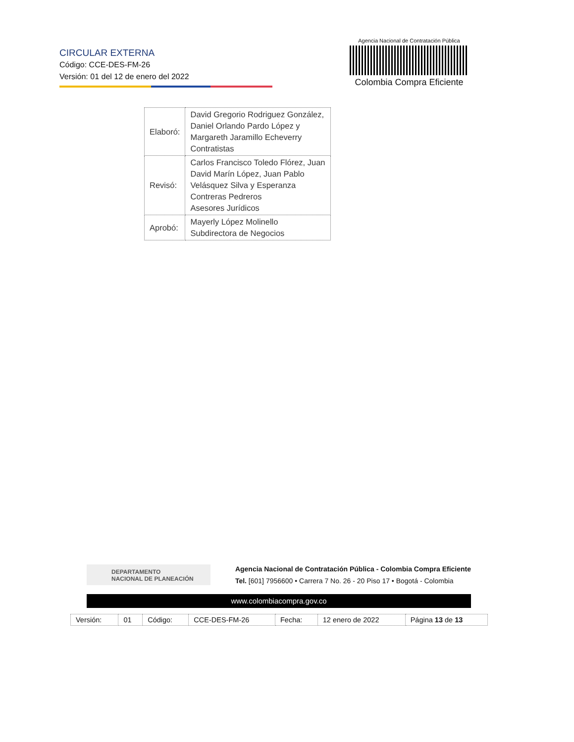CIRCULAR EXTERNA
Código: CCE-DES-FM-26
Versión: 01 del 12 de enero del 2022
Agencia Nacional de Contratación Pública
Colombia Compra Eficiente
| Elaboró: | David Gregorio Rodriguez González, Daniel Orlando Pardo López y Margareth Jaramillo Echeverry Contratistas |
| Revisó: | Carlos Francisco Toledo Flórez, Juan David Marín López, Juan Pablo Velásquez Silva y Esperanza Contreras Pedreros Asesores Jurídicos |
| Aprobó: | Mayerly López Molinello Subdirectora de Negocios |
DEPARTAMENTO
NACIONAL DE PLANEACIÓN
Agencia Nacional de Contratación Pública - Colombia Compra Eficiente
Tel. [601] 7956600 • Carrera 7 No. 26 - 20 Piso 17 • Bogotá - Colombia
www.colombiacompra.gov.co
| Versión: | 01 | Código: | CCE-DES-FM-26 | Fecha: | 12 enero de 2022 | Página 13 de 13 |